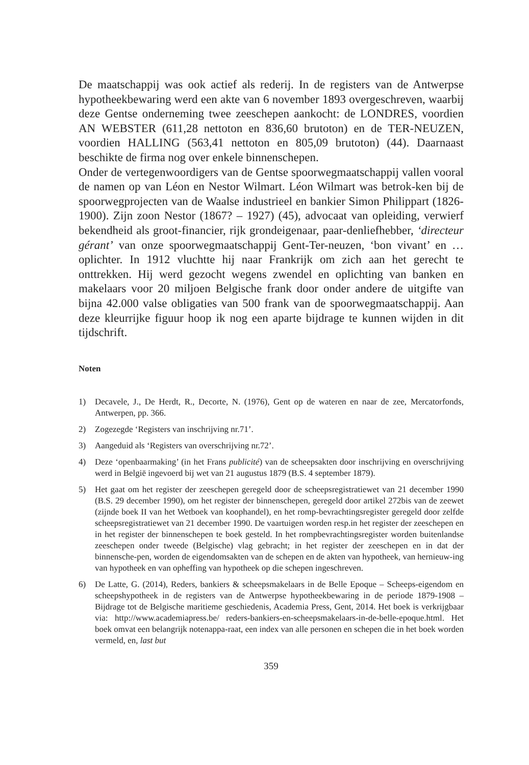De maatschappij was ook actief als rederij. In de registers van de Antwerpse hypotheekbewaring werd een akte van 6 november 1893 overgeschreven, waarbij deze Gentse onderneming twee zeeschepen aankocht: de LONDRES, voordien AN WEBSTER (611,28 nettoton en 836,60 brutoton) en de TER-NEUZEN, voordien HALLING (563,41 nettoton en 805,09 brutoton) (44). Daarnaast beschikte de firma nog over enkele binnenschepen.
Onder de vertegenwoordigers van de Gentse spoorwegmaatschappij vallen vooral de namen op van Léon en Nestor Wilmart. Léon Wilmart was betrok-ken bij de spoorwegprojecten van de Waalse industrieel en bankier Simon Philippart (1826-1900). Zijn zoon Nestor (1867? – 1927) (45), advocaat van opleiding, verwierf bekendheid als groot-financier, rijk grondeigenaar, paar-denliefhebber, ‘directeur gérant’ van onze spoorwegmaatschappij Gent-Ter-neuzen, ‘bon vivant’ en …oplichter. In 1912 vluchtte hij naar Frankrijk om zich aan het gerecht te onttrekken. Hij werd gezocht wegens zwendel en oplichting van banken en makelaars voor 20 miljoen Belgische frank door onder andere de uitgifte van bijna 42.000 valse obligaties van 500 frank van de spoorwegmaatschappij. Aan deze kleurrijke figuur hoop ik nog een aparte bijdrage te kunnen wijden in dit tijdschrift.
Noten
1) Decavele, J., De Herdt, R., Decorte, N. (1976), Gent op de wateren en naar de zee, Mercatorfonds, Antwerpen, pp. 366.
2) Zogezegde ‘Registers van inschrijving nr.71’.
3) Aangeduid als ‘Registers van overschrijving nr.72’.
4) Deze ‘openbaarmaking’ (in het Frans publicité) van de scheepsakten door inschrijving en overschrijving werd in België ingevoerd bij wet van 21 augustus 1879 (B.S. 4 september 1879).
5) Het gaat om het register der zeeschepen geregeld door de scheepsregistratiewet van 21 december 1990 (B.S. 29 december 1990), om het register der binnenschepen, geregeld door artikel 272bis van de zeewet (zijnde boek II van het Wetboek van koophandel), en het romp-bevrachtingsregister geregeld door zelfde scheepsregistratiewet van 21 december 1990. De vaartuigen worden resp.in het register der zeeschepen en in het register der binnenschepen te boek gesteld. In het rompbevrachtingsregister worden buitenlandse zeeschepen onder tweede (Belgische) vlag gebracht; in het register der zeeschepen en in dat der binnensche-pen, worden de eigendomsakten van de schepen en de akten van hypotheek, van hernieuw-ing van hypotheek en van opheffing van hypotheek op die schepen ingeschreven.
6) De Latte, G. (2014), Reders, bankiers & scheepsmakelaars in de Belle Epoque – Scheeps-eigendom en scheepshypotheek in de registers van de Antwerpse hypotheekbewaring in de periode 1879-1908 – Bijdrage tot de Belgische maritieme geschiedenis, Academia Press, Gent, 2014. Het boek is verkrijgbaar via: http://www.academiapress.be/ reders-bankiers-en-scheepsmakelaars-in-de-belle-epoque.html. Het boek omvat een belangrijk notenappa-raat, een index van alle personen en schepen die in het boek worden vermeld, en, last but
359